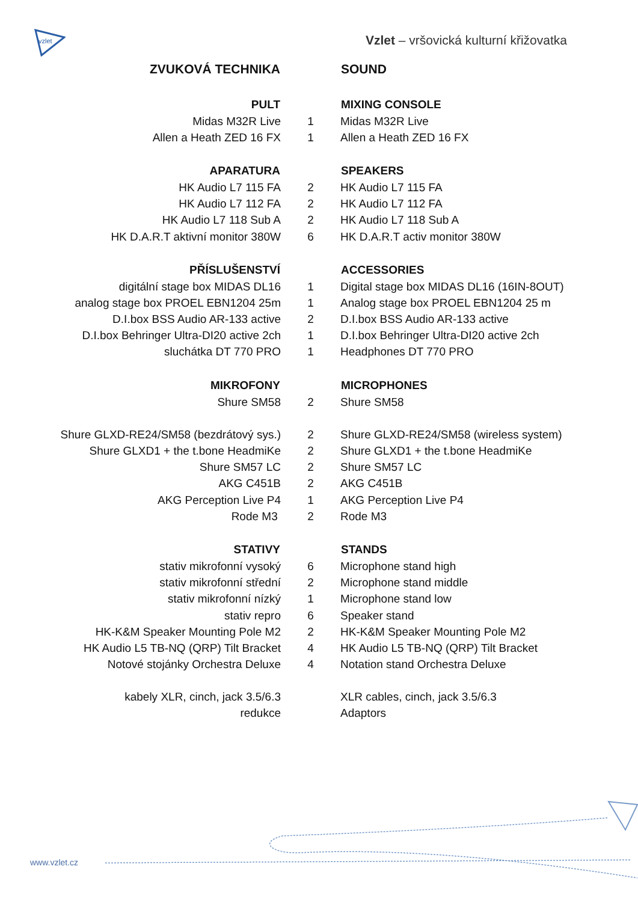vzlet
Vzlet – vršovická kulturní křižovatka
| ZVUKOVÁ TECHNIKA | | SOUND |
| PULT | | MIXING CONSOLE |
| Midas M32R Live | 1 | Midas M32R Live |
| Allen a Heath ZED 16 FX | 1 | Allen a Heath ZED 16 FX |
| APARATURA | | SPEAKERS |
| HK Audio L7 115 FA | 2 | HK Audio L7 115 FA |
| HK Audio L7 112 FA | 2 | HK Audio L7 112 FA |
| HK Audio L7 118 Sub A | 2 | HK Audio L7 118 Sub A |
| HK D.A.R.T aktivní monitor 380W | 6 | HK D.A.R.T activ monitor 380W |
| PŘÍSLUŠENSTVÍ | | ACCESSORIES |
| digitální stage box MIDAS DL16 | 1 | Digital stage box MIDAS DL16 (16IN-8OUT) |
| analog stage box PROEL EBN1204 25m | 1 | Analog stage box PROEL EBN1204 25 m |
| D.I.box BSS Audio AR-133 active | 2 | D.I.box BSS Audio AR-133 active |
| D.I.box Behringer Ultra-DI20 active 2ch | 1 | D.I.box Behringer Ultra-DI20 active 2ch |
| sluchátka DT 770 PRO | 1 | Headphones DT 770 PRO |
| MIKROFONY | | MICROPHONES |
| Shure SM58 | 2 | Shure SM58 |
| Shure GLXD-RE24/SM58 (bezdrátový sys.) | 2 | Shure GLXD-RE24/SM58 (wireless system) |
| Shure GLXD1 + the t.bone HeadmiKe | 2 | Shure GLXD1 + the t.bone HeadmiKe |
| Shure SM57 LC | 2 | Shure SM57 LC |
| AKG C451B | 2 | AKG C451B |
| AKG Perception Live P4 | 1 | AKG Perception Live P4 |
| Rode M3 | 2 | Rode M3 |
| STATIVY | | STANDS |
| stativ mikrofonní vysoký | 6 | Microphone stand high |
| stativ mikrofonní střední | 2 | Microphone stand middle |
| stativ mikrofonní nízký | 1 | Microphone stand low |
| stativ repro | 6 | Speaker stand |
| HK-K&M Speaker Mounting Pole M2 | 2 | HK-K&M Speaker Mounting Pole M2 |
| HK Audio L5 TB-NQ (QRP) Tilt Bracket | 4 | HK Audio L5 TB-NQ (QRP) Tilt Bracket |
| Notové stojánky Orchestra Deluxe | 4 | Notation stand Orchestra Deluxe |
| kabely XLR, cinch, jack 3.5/6.3 | | XLR cables, cinch, jack 3.5/6.3 |
| redukce | | Adaptors |
www.vzlet.cz